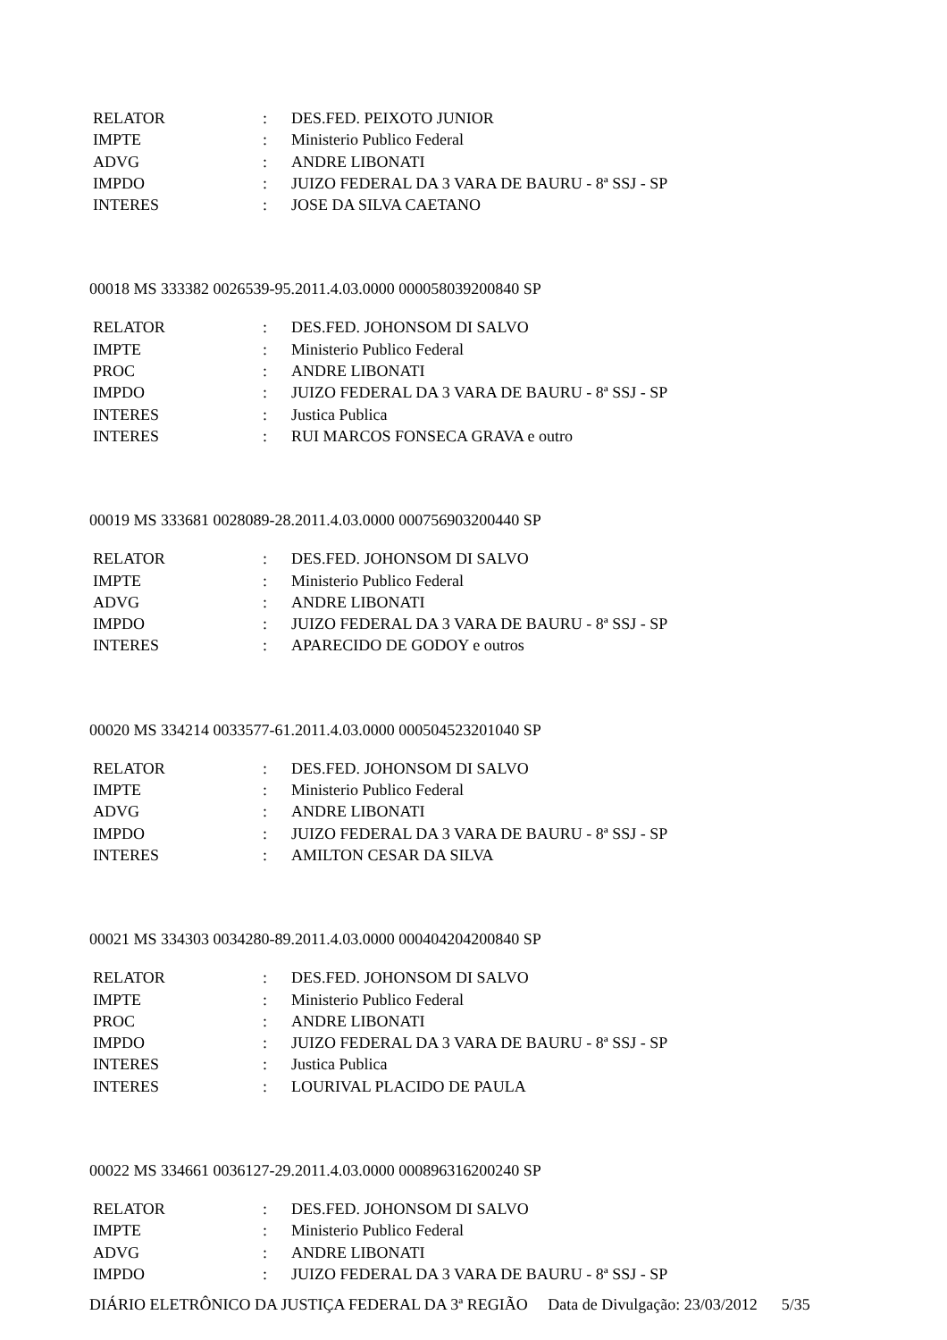| RELATOR | : | DES.FED. PEIXOTO JUNIOR |
| IMPTE | : | Ministerio Publico Federal |
| ADVG | : | ANDRE LIBONATI |
| IMPDO | : | JUIZO FEDERAL DA 3 VARA DE BAURU - 8ª SSJ - SP |
| INTERES | : | JOSE DA SILVA CAETANO |
00018 MS 333382 0026539-95.2011.4.03.0000 000058039200840 SP
| RELATOR | : | DES.FED. JOHONSOM DI SALVO |
| IMPTE | : | Ministerio Publico Federal |
| PROC | : | ANDRE LIBONATI |
| IMPDO | : | JUIZO FEDERAL DA 3 VARA DE BAURU - 8ª SSJ - SP |
| INTERES | : | Justica Publica |
| INTERES | : | RUI MARCOS FONSECA GRAVA e outro |
00019 MS 333681 0028089-28.2011.4.03.0000 000756903200440 SP
| RELATOR | : | DES.FED. JOHONSOM DI SALVO |
| IMPTE | : | Ministerio Publico Federal |
| ADVG | : | ANDRE LIBONATI |
| IMPDO | : | JUIZO FEDERAL DA 3 VARA DE BAURU - 8ª SSJ - SP |
| INTERES | : | APARECIDO DE GODOY e outros |
00020 MS 334214 0033577-61.2011.4.03.0000 000504523201040 SP
| RELATOR | : | DES.FED. JOHONSOM DI SALVO |
| IMPTE | : | Ministerio Publico Federal |
| ADVG | : | ANDRE LIBONATI |
| IMPDO | : | JUIZO FEDERAL DA 3 VARA DE BAURU - 8ª SSJ - SP |
| INTERES | : | AMILTON CESAR DA SILVA |
00021 MS 334303 0034280-89.2011.4.03.0000 000404204200840 SP
| RELATOR | : | DES.FED. JOHONSOM DI SALVO |
| IMPTE | : | Ministerio Publico Federal |
| PROC | : | ANDRE LIBONATI |
| IMPDO | : | JUIZO FEDERAL DA 3 VARA DE BAURU - 8ª SSJ - SP |
| INTERES | : | Justica Publica |
| INTERES | : | LOURIVAL PLACIDO DE PAULA |
00022 MS 334661 0036127-29.2011.4.03.0000 000896316200240 SP
| RELATOR | : | DES.FED. JOHONSOM DI SALVO |
| IMPTE | : | Ministerio Publico Federal |
| ADVG | : | ANDRE LIBONATI |
| IMPDO | : | JUIZO FEDERAL DA 3 VARA DE BAURU - 8ª SSJ - SP |
DIÁRIO ELETRÔNICO DA JUSTIÇA FEDERAL DA 3ª REGIÃO Data de Divulgação: 23/03/2012 5/35